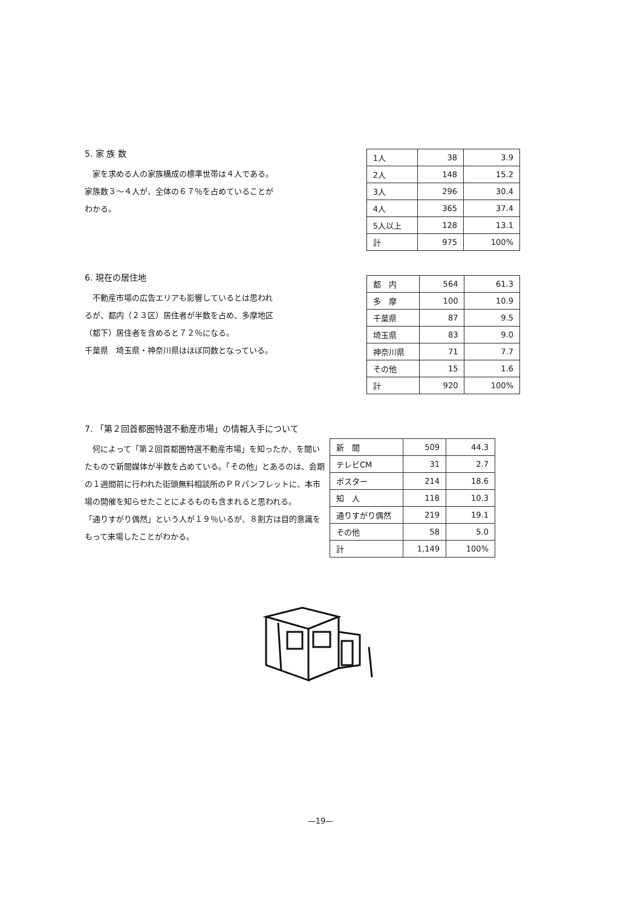5. 家 族 数
　家を求める人の家族構成の標準世帯は４人である。
家族数３〜４人が、全体の６７％を占めていることがわかる。
| 1人 | 38 | 3.9 |
| 2人 | 148 | 15.2 |
| 3人 | 296 | 30.4 |
| 4人 | 365 | 37.4 |
| 5人以上 | 128 | 13.1 |
| 計 | 975 | 100% |
6. 現在の居住地
　不動産市場の広告エリアも影響しているとは思われるが、都内（２３区）居住者が半数を占め、多摩地区（都下）居住者を含めると７２％になる。
千葉県　埼玉県・神奈川県はほぼ同数となっている。
| 都 内 | 564 | 61.3 |
| 多 摩 | 100 | 10.9 |
| 千葉県 | 87 | 9.5 |
| 埼玉県 | 83 | 9.0 |
| 神奈川県 | 71 | 7.7 |
| その他 | 15 | 1.6 |
| 計 | 920 | 100% |
7. 「第２回首都圏特選不動産市場」の情報入手について
　何によって「第２回首都圏特選不動産市場」を知ったか、を聞いたもので新聞媒体が半数を占めている。「その他」とあるのは、会期の１週間前に行われた街頭無料相談所のＰＲパンフレットに、本市場の開催を知らせたことによるものも含まれると思われる。
「通りすがり偶然」という人が１９％いるが、８割方は目的意識をもって来場したことがわかる。
| 新 聞 | 509 | 44.3 |
| テレビCM | 31 | 2.7 |
| ポスター | 214 | 18.6 |
| 知 人 | 118 | 10.3 |
| 通りすがり偶然 | 219 | 19.1 |
| その他 | 58 | 5.0 |
| 計 | 1,149 | 100% |
—19—